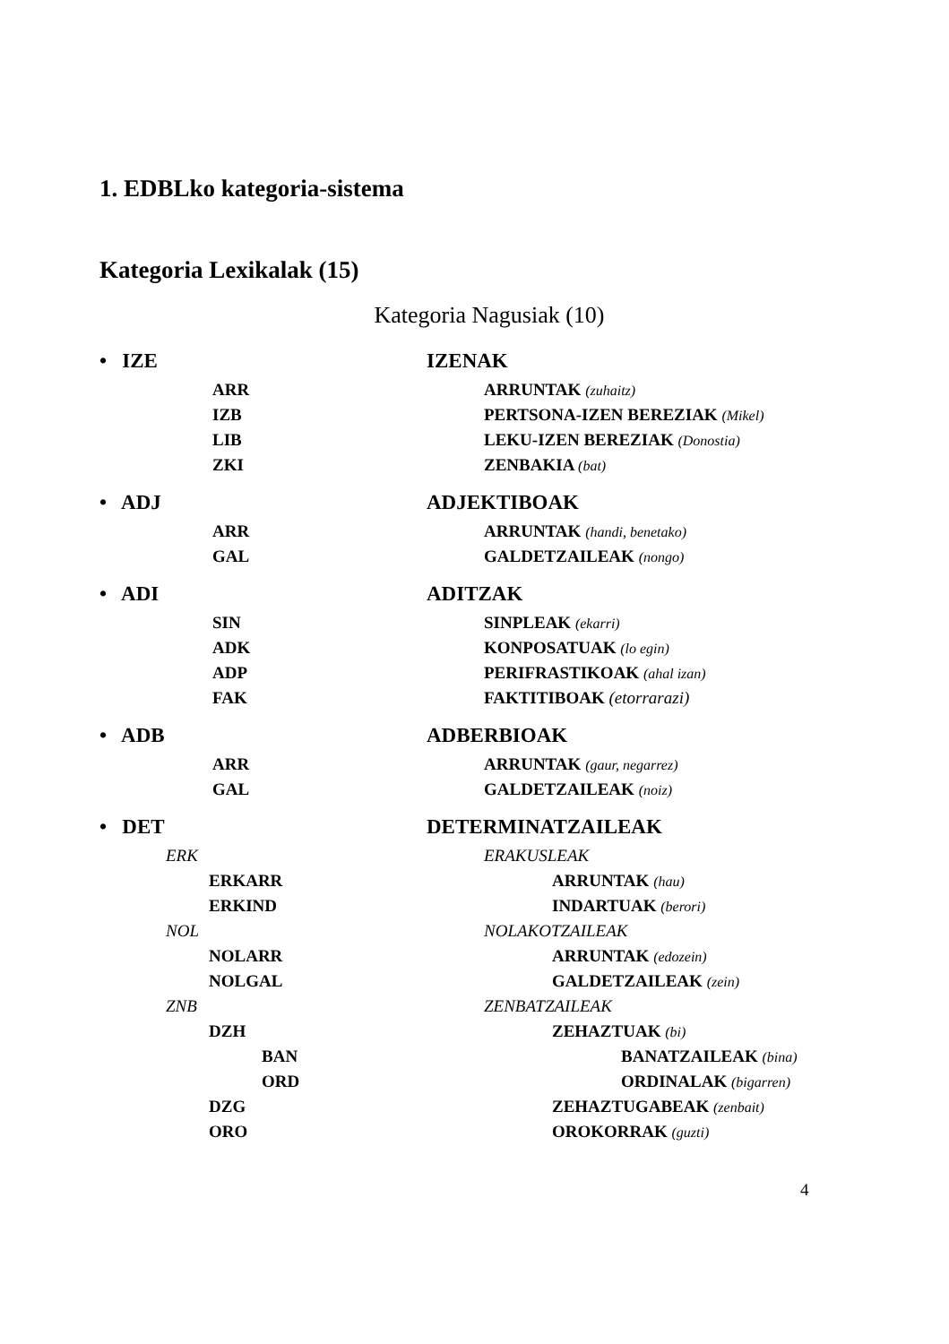1. EDBLko kategoria-sistema
Kategoria Lexikalak (15)
Kategoria Nagusiak (10)
• IZE IZENAK
ARR ARRUNTAK (zuhaitz)
IZB PERTSONA-IZEN BEREZIAK (Mikel)
LIB LEKU-IZEN BEREZIAK (Donostia)
ZKI ZENBAKIA (bat)
• ADJ ADJEKTIBOAK
ARR ARRUNTAK (handi, benetako)
GAL GALDETZAILEAK (nongo)
• ADI ADITZAK
SIN SINPLEAK (ekarri)
ADK KONPOSATUAK (lo egin)
ADP PERIFRASTIKOAK (ahal izan)
FAK FAKTITIBOAK (etorrarazi)
• ADB ADBERBIOAK
ARR ARRUNTAK (gaur, negarrez)
GAL GALDETZAILEAK (noiz)
• DET DETERMINATZAILEAK
ERK ERAKUSLEAK
ERKARR ARRUNTAK (hau)
ERKIND INDARTUAK (berori)
NOL NOLAKOTZAILEAK
NOLARR ARRUNTAK (edozein)
NOLGAL GALDETZAILEAK (zein)
ZNB ZENBATZAILEAK
DZH ZEHAZTUAK (bi)
BAN BANATZAILEAK (bina)
ORD ORDINALAK (bigarren)
DZG ZEHAZTUGABEAK (zenbait)
ORO OROKORRAK (guzti)
4